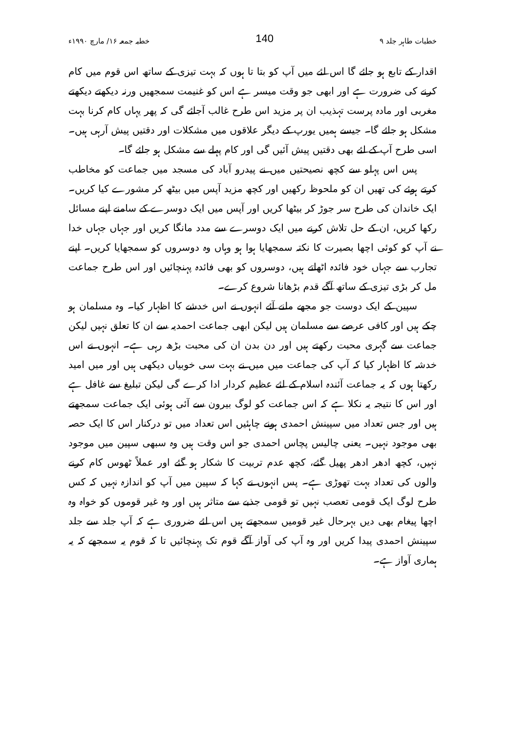خطبات طاہر جلد ۹ 140 خطبہ جمعہ ۱۶/ مارچ ۱۹۹۰ء
اقدار کے تابع ہو جائے گا اس لئے میں آپ کو بتا تا ہوں کہ بہت تیزی کے ساتھ اس قوم میں کام کرنے کی ضرورت ہے اور ابھی جو وقت میسر ہے اس کو غنیمت سمجھیں ورنہ دیکھتے دیکھتے مغربی اور مادہ پرست تہذیب ان پر مزید اس طرح غالب آجائے گی کہ پھر یہاں کام کرنا بہت مشکل ہو جائے گا۔ جیسے ہمیں یورپ کے دیگر علاقوں میں مشکلات اور دقتیں پیش آرہی ہیں۔ اسی طرح آپ کے لئے بھی دقتیں پیش آئیں گی اور کام پہلے سے مشکل ہو جائے گا۔
پس اس پہلو سے کچھ نصیحتیں میں نے پیدرو آباد کی مسجد میں جماعت کو مخاطب کرتے ہوئے کی تھیں ان کو ملحوظ رکھیں اور کچھ مزید آپس میں بیٹھ کر مشورے کیا کریں۔ ایک خاندان کی طرح سر جوڑ کر بیٹھا کریں اور آپس میں ایک دوسرے کے سامنے اپنے مسائل رکھا کریں، ان کے حل تلاش کرنے میں ایک دوسرے سے مدد مانگا کریں اور جہاں جہاں خدا نے آپ کو کوئی اچھا بصیرت کا نکتہ سمجھایا ہوا ہو وہاں وہ دوسروں کو سمجھایا کریں۔ اپنے تجارب سے جہاں خود فائدہ اٹھاتے ہیں، دوسروں کو بھی فائدہ پہنچائیں اور اس طرح جماعت مل کر بڑی تیزی کے ساتھ آگے قدم بڑھانا شروع کرے۔
سپین کے ایک دوست جو مجھے ملنے آئے انہوں نے اس خدشے کا اظہار کیا۔ وہ مسلمان ہو چکے ہیں اور کافی عرصے سے مسلمان ہیں لیکن ابھی جماعت احمدیہ سے ان کا تعلق نہیں لیکن جماعت سے گہری محبت رکھتے ہیں اور دن بدن ان کی محبت بڑھ رہی ہے۔ انہوں نے اس خدشہ کا اظہار کیا کہ آپ کی جماعت میں میں نے بہت سی خوبیاں دیکھی ہیں اور میں امید رکھتا ہوں کہ یہ جماعت آئندہ اسلام کے لئے عظیم کردار ادا کرے گی لیکن تبلیغ سے غافل ہے اور اس کا نتیجہ یہ نکلا ہے کہ اس جماعت کو لوگ بیرون سے آئی ہوئی ایک جماعت سمجھتے ہیں اور جس تعداد میں سپینش احمدی ہونے چاہئیں اس تعداد میں تو درکنار اس کا ایک حصہ بھی موجود نہیں۔ یعنی چالیس پچاس احمدی جو اس وقت ہیں وہ سبھی سپین میں موجود نہیں، کچھ ادھر ادھر پھیل گئے، کچھ عدم تربیت کا شکار ہو گئے اور عملاً ٹھوس کام کرنے والوں کی تعداد بہت تھوڑی ہے۔ پس انہوں نے کہا کہ سپین میں آپ کو اندازہ نہیں کہ کس طرح لوگ ایک قومی تعصب نہیں تو قومی جذبے سے متاثر ہیں اور وہ غیر قوموں کو خواہ وہ اچھا پیغام بھی دیں بہرحال غیر قومیں سمجھتے ہیں اس لئے ضروری ہے کہ آپ جلد سے جلد سپینش احمدی پیدا کریں اور وہ آپ کی آواز آگے قوم تک پہنچائیں تا کہ قوم یہ سمجھے کہ یہ ہماری آواز ہے۔